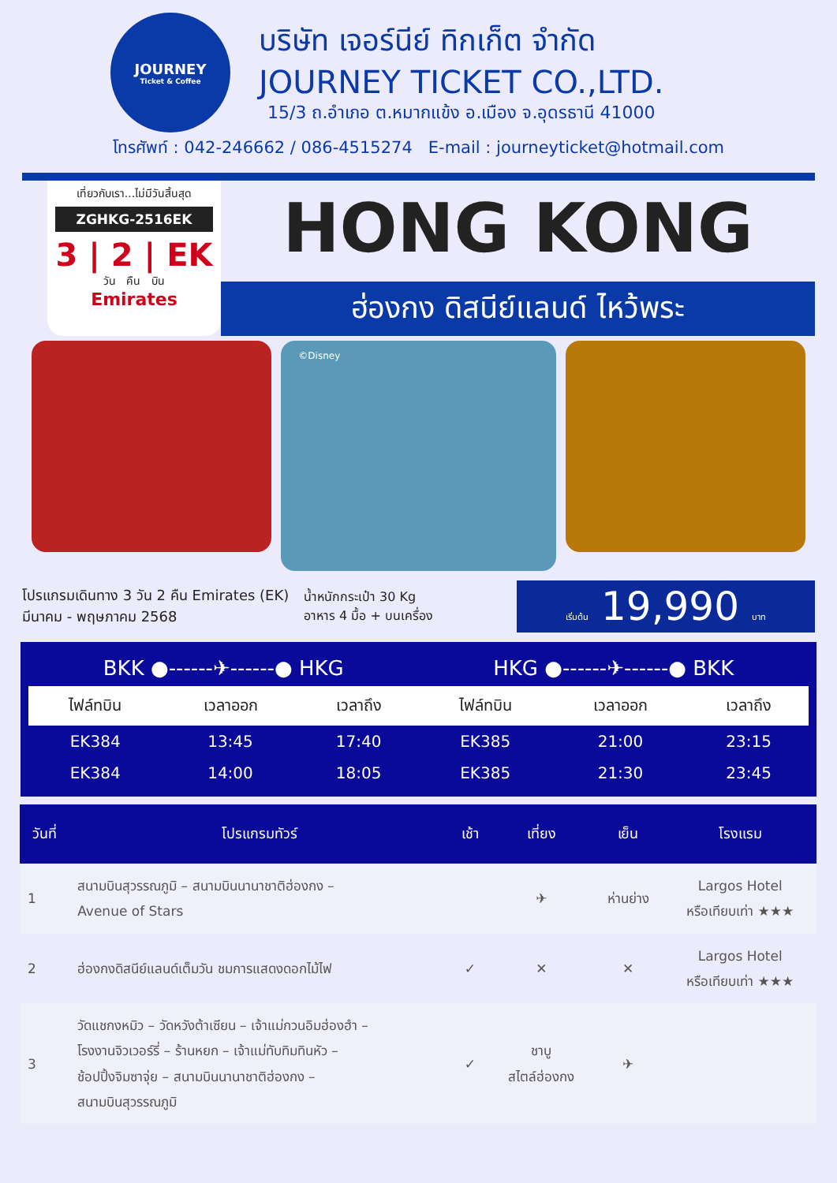JOURNEY
Ticket & Coffee
บริษัท เจอร์นีย์ ทิกเก็ต จำกัด
JOURNEY TICKET CO.,LTD.
15/3 ถ.อำเภอ ต.หมากแข้ง อ.เมือง จ.อุดรธานี 41000
โทรศัพท์ : 042-246662 / 086-4515274 E-mail : journeyticket@hotmail.com
เที่ยวกับเรา...ไม่มีวันสิ้นสุด
ZGHKG-2516EK
3 | 2 | EK
วัน คืน บิน
Emirates
HONG KONG
ฮ่องกง ดิสนีย์แลนด์ ไหว้พระ
©Disney
โปรแกรมเดินทาง 3 วัน 2 คืน Emirates (EK)
มีนาคม - พฤษภาคม 2568
น้ำหนักกระเป๋า 30 Kg
อาหาร 4 มื้อ + บนเครื่อง
เริ่มต้น 19,990 บาท
| BKK ●------✈------● HKG | | | HKG ●------✈------● BKK | | |
| ไฟล์ทบิน | เวลาออก | เวลาถึง | ไฟล์ทบิน | เวลาออก | เวลาถึง |
| EK384 | 13:45 | 17:40 | EK385 | 21:00 | 23:15 |
| EK384 | 14:00 | 18:05 | EK385 | 21:30 | 23:45 |
| วันที่ | โปรแกรมทัวร์ | เช้า | เที่ยง | เย็น | โรงแรม |
| --- | --- | --- | --- | --- | --- |
| 1 | สนามบินสุวรรณภูมิ – สนามบินนานาชาติฮ่องกง – Avenue of Stars | | ✈ | ห่านย่าง | Largos Hotel หรือเทียบเท่า ★★★ |
| 2 | ฮ่องกงดิสนีย์แลนด์เต็มวัน ชมการแสดงดอกไม้ไฟ | ✓ | ✕ | ✕ | Largos Hotel หรือเทียบเท่า ★★★ |
| 3 | วัดแชกงหมิว – วัดหวังต้าเซียน – เจ้าแม่กวนอิมฮ่องฮำ – โรงงานจิวเวอร์รี่ – ร้านหยก – เจ้าแม่ทับทิมทินหัว – ช้อปปิ้งจิมซาจุ่ย – สนามบินนานาชาติฮ่องกง – สนามบินสุวรรณภูมิ | ✓ | ชาบู สไตล์ฮ่องกง | ✈ | |